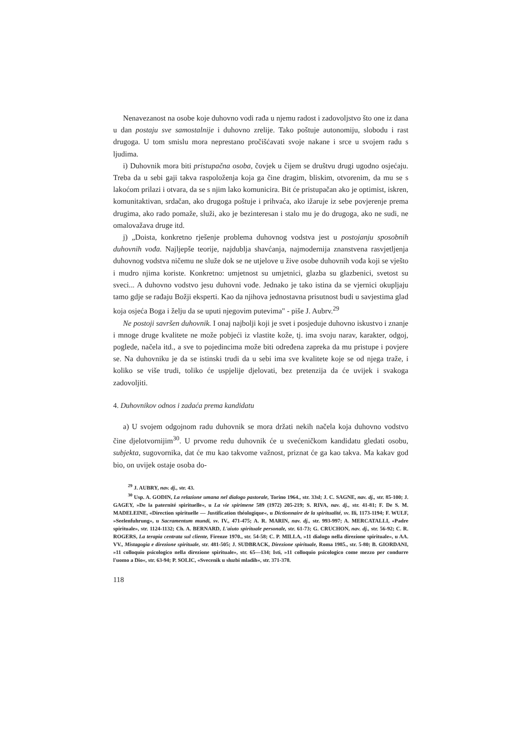Nenavezanost na osobe koje duhovno vodi rađa u njemu radost i zadovoljstvo što one iz dana u dan postaju sve samostalnije i duhovno zrelije. Tako poštuje autonomiju, slobodu i rast drugoga. U tom smislu mora neprestano pročišćavati svoje nakane i srce u svojem radu s ljudima.
i) Duhovnik mora biti pristupačna osoba, čovjek u čijem se društvu drugi ugodno osjećaju. Treba da u sebi gaji takva raspoloženja koja ga čine dragim, bliskim, otvorenim, da mu se s lakoćom prilazi i otvara, da se s njim lako komunicira. Bit će pristupačan ako je optimist, iskren, komunitaktivan, srdačan, ako drugoga poštuje i prihvaća, ako ižaruje iz sebe povjerenje prema drugima, ako rado pomaže, služi, ako je bezinteresan i stalo mu je do drugoga, ako ne sudi, ne omalovažava druge itd.
j) „Doista, konkretno rješenje problema duhovnog vodstva jest u postojanju sposobnih duhovnih vođa. Najljepše teorije, najdublja shavćanja, najmodernija znanstvena rasvjetljenja duhovnog vodstva ničemu ne služe dok se ne utjelove u žive osobe duhovnih vođa koji se vješto i mudro njima koriste. Konkretno: umjetnost su umjetnici, glazba su glazbenici, svetost su sveci... A duhovno vodstvo jesu duhovni vođe. Jednako je tako istina da se vjernici okupljaju tamo gdje se rađaju Božji eksperti. Kao da njihova jednostavna prisutnost budi u savjestima glad koja osjeća Boga i želju da se uputi njegovim putevima" - piše J. Aubrv.<sup>29</sup>
Ne postoji savršen duhovnik. I onaj najbolji koji je svet i posjeduje duhovno iskustvo i znanje i mnoge druge kvalitete ne može pobjeći iz vlastite kože, tj. ima svoju narav, karakter, odgoj, poglede, načela itd., a sve to pojedincima može biti određena zapreka da mu pristupe i povjere se. Na duhovniku je da se istinski trudi da u sebi ima sve kvalitete koje se od njega traže, i koliko se više trudi, toliko će uspjelije djelovati, bez pretenzija da će uvijek i svakoga zadovoljiti.
4. Duhovnikov odnos i zadaća prema kandidatu
a) U svojem odgojnom radu duhovnik se mora držati nekih načela koja duhovno vodstvo čine djelotvornijim<sup>30</sup>. U prvome redu duhovnik će u svećeničkom kandidatu gledati osobu, subjekta, sugovornika, dat će mu kao takvome važnost, priznat će ga kao takva. Ma kakav god bio, on uvijek ostaje osoba do-
<sup>29</sup> J. AUBRY, nav. dj., str. 43.
<sup>30</sup> Usp. A. GODIN, La relazione umana nel dialogo pastorale, Torino 1964., str. 33sl; J. C. SAGNE, nav. dj., str. 85-100; J. GAGEY, »De la paternité spirituelle«, u La vie spirimene 589 (1972) 205-219; S. RIVA, nav. dj., str. 41-81; F. De S. M. MADELEINE, «Direction spirituelle — Justification théologique«, u Dictionnaire de la spiritualité, sv. Ili, 1173-1194; F. WULF, »Seelenfuhrung«, u Sacramentum mundi, sv. IV., 471-475; A. R. MARIN, nav. dj., str. 993-997; A. MERCATALLI, «Padre spirituale», str. 1124-1132; Ch. A. BERNARD, L'aiuto spirituale personale, str. 61-73; G. CRUCHON, nav. dj., str. 56-92; C. R. ROGERS, La terapia centrata sul cliente, Firenze 1970., str. 54-58; C. P. MILLA, »11 dialogo nella direzione spirituale«, u AA. VV., Mistagogia e direzione spirituale, str. 481-505; J. SUDBRACK, Direzione spirituale, Roma 1985., str. 5-80; B. GIORDANI, »11 colloquio psicologico nella direzione spirituale», str. 65—134; Isti, »11 colloquio psicologico come mezzo per condurre l'uomo a Dio«, str. 63-94; P. SOLIC, «Svecenik u sluzbi mladih«, str. 371-378.
118